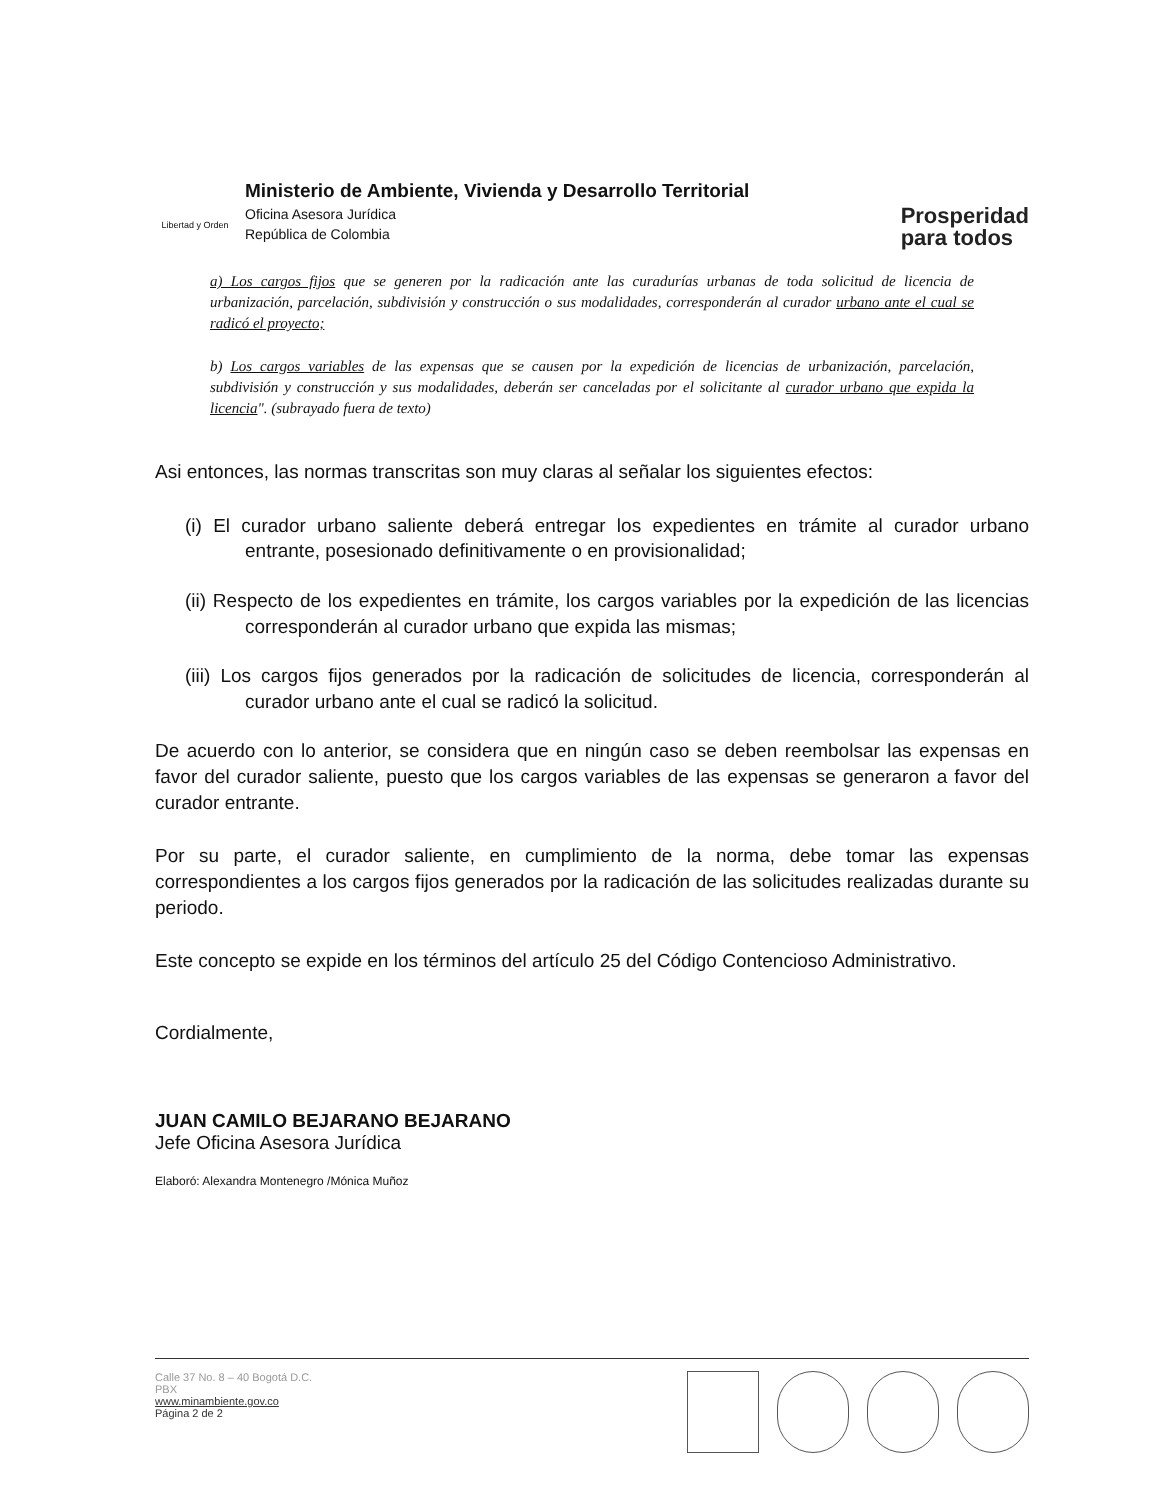Libertad y Orden
Ministerio de Ambiente, Vivienda y Desarrollo Territorial
Oficina Asesora Jurídica
República de Colombia
Prosperidad
para todos
a) Los cargos fijos que se generen por la radicación ante las curadurías urbanas de toda solicitud de licencia de urbanización, parcelación, subdivisión y construcción o sus modalidades, corresponderán al curador urbano ante el cual se radicó el proyecto;
b) Los cargos variables de las expensas que se causen por la expedición de licencias de urbanización, parcelación, subdivisión y construcción y sus modalidades, deberán ser canceladas por el solicitante al curador urbano que expida la licencia". (subrayado fuera de texto)
Asi entonces, las normas transcritas son muy claras al señalar los siguientes efectos:
(i) El curador urbano saliente deberá entregar los expedientes en trámite al curador urbano entrante, posesionado definitivamente o en provisionalidad;
(ii) Respecto de los expedientes en trámite, los cargos variables por la expedición de las licencias corresponderán al curador urbano que expida las mismas;
(iii) Los cargos fijos generados por la radicación de solicitudes de licencia, corresponderán al curador urbano ante el cual se radicó la solicitud.
De acuerdo con lo anterior, se considera que en ningún caso se deben reembolsar las expensas en favor del curador saliente, puesto que los cargos variables de las expensas se generaron a favor del curador entrante.
Por su parte, el curador saliente, en cumplimiento de la norma, debe tomar las expensas correspondientes a los cargos fijos generados por la radicación de las solicitudes realizadas durante su periodo.
Este concepto se expide en los términos del artículo 25 del Código Contencioso Administrativo.
Cordialmente,
JUAN CAMILO BEJARANO BEJARANO
Jefe Oficina Asesora Jurídica
Elaboró: Alexandra Montenegro /Mónica Muñoz
Calle 37 No. 8 – 40 Bogotá D.C.
PBX
www.minambiente.gov.co
Página 2 de 2